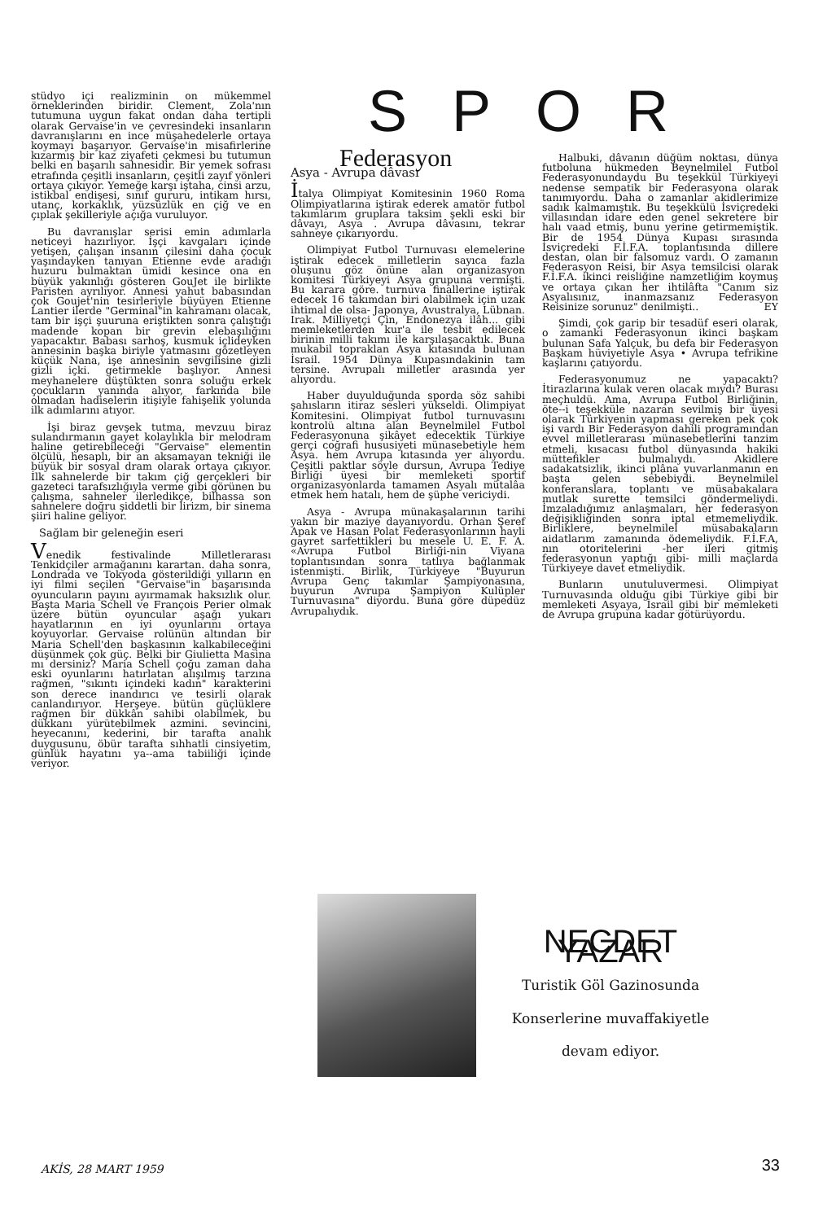stüdyo içi realizminin on mükemmel örneklerinden biridir. Clement, Zola'nın tutumuna uygun fakat ondan daha tertipli olarak Gervaise'in ve çevresindeki insanların davranışlarını en ince müşahedelerle ortaya koymayı başarıyor. Gervaise'in misafirlerine kızarmış bir kaz ziyafeti çekmesi bu tutumun belki en başarılı sahnesidir. Bir yemek sofrası etrafında çeşitli insanların, çeşitli zayıf yönleri ortaya çıkıyor. Yemeğe karşı iştaha, cinsi arzu, istikbal endişesi, sınıf gururu, intikam hırsı, utanç, korkaklık, yüzsüzlük en çiğ ve en çıplak şekilleriyle açığa vuruluyor.
Bu davranışlar serisi emin adımlarla neticeyi hazırlıyor. İşçi kavgaları içinde yetişen, çalışan insanın çilesini daha çocuk yaşındayken tanıyan Etienne evde aradığı huzuru bulmaktan ümidi kesince ona en büyük yakınlığı gösteren GouJet ile birlikte Paristen ayrılıyor. Annesi yahut babasından çok Goujet'nin tesirleriyle büyüyen Etienne Lantier ilerde "Germinal"in kahramanı olacak, tam bir işçi şuuruna eriştikten sonra çalıştığı madende kopan bir grevin elebaşılığını yapacaktır. Babası sarhoş, kusmuk içlideyken annesinin başka biriyle yatmasını gözetleyen küçük Nana, işe annesinin sevgilisine gizli gizli içki. getirmekle başlıyor. Annesi meyhanelere düştükten sonra soluğu erkek çocukların yanında alıyor, farkında bile olmadan hadiselerin itişiyle fahişelik yolunda ilk adımlarını atıyor.
İşi biraz gevşek tutma, mevzuu biraz sulandırmanın gayet kolaylıkla bir melodram haline getirebileceği "Gervaise" elementin ölçülü, hesaplı, bir an aksamayan tekniği ile büyük bir sosyal dram olarak ortaya çıkıyor. İlk sahnelerde bir takım çiğ gerçekleri bir gazeteci tarafsızlığıyla verme gibi görünen bu çalışma, sahneler ilerledikçe, bilhassa son sahnelere doğru şiddetli bir lirizm, bir sinema şiiri haline geliyor.
Sağlam bir geleneğin eseri
Venedik festivalinde Milletlerarası Tenkidçiler armağanını karartan. daha sonra, Londrada ve Tokyoda gösterildiği yılların en iyi filmi seçilen "Gervaise"in başarısında oyuncuların payını ayırmamak haksızlık olur. Başta Maria Schell ve François Perier olmak üzere bütün oyuncular aşağı yukarı hayatlarının en iyi oyunlarını ortaya koyuyorlar. Gervaise rolünün altından bir Maria Schell'den başkasının kalkabileceğini düşünmek çok güç. Belki bir Giulietta Masina mı dersiniz? Maria Schell çoğu zaman daha eski oyunlarını hatırlatan alışılmış tarzına rağmen, "sıkıntı içindeki kadın" karakterini son derece inandırıcı ve tesirli olarak canlandırıyor. Herşeye. bütün güçlüklere rağmen bir dükkân sahibi olabilmek, bu dükkanı yürütebilmek azmini. sevincini, heyecanını, kederini, bir tarafta analık duygusunu, öbür tarafta sıhhatli cinsiyetim, günlük hayatını ya--ama tabiiliği içinde veriyor.
SPOR
Federasyon
Asya - Avrupa dâvası
İtalya Olimpiyat Komitesinin 1960 Roma Olimpiyatlarına iştirak ederek amatör futbol takımlarım gruplara taksim şekli eski bir dâvayı, Asya . Avrupa dâvasını, tekrar sahneye çıkarıyordu.
Olimpiyat Futbol Turnuvası elemelerine iştirak edecek milletlerin sayıca fazla oluşunu göz önüne alan organizasyon komitesi Türkiyeyi Asya grupuna vermişti. Bu karara göre. turnuva finallerine iştirak edecek 16 takımdan biri olabilmek için uzak ihtimal de olsa- Japonya, Avustralya, Lübnan. Irak. Milliyetçi Çin, Endonezya ilâh... gibi memleketlerden kur'a ile tesbit edilecek birinin milli takımı ile karşılaşacaktık. Buna mukabil topraklan Asya kıtasında bulunan İsrail. 1954 Dünya Kupasındakinin tam tersine. Avrupalı milletler arasında yer alıyordu.
Haber duyulduğunda sporda söz sahibi şahısların itiraz sesleri yükseldi. Olimpiyat Komitesini. Olimpiyat futbol turnuvasını kontrolü altına alan Beynelmilel Futbol Federasyonuna şikâyet edecektik Türkiye gerçi coğrafi hususiyeti münasebetiyle hem Asya. hem Avrupa kıtasında yer alıyordu. Çeşitli paktlar söyle dursun, Avrupa Tediye Birliği üyesi bir memleketi sportif organizasyonlarda tamamen Asyalı mütalâa etmek hem hatalı, hem de şüphe vericiydi.
Asya - Avrupa münakaşalarının tarihi yakın bir maziye dayanıyordu. Orhan Şeref Apak ve Hasan Polat Federasyonlarının hayli gayret sarfettikleri bu mesele U. E. F. A. «Avrupa Futbol Birliği-nin Viyana toplantısından sonra tatlıya bağlanmak istenmişti. Birlik, Türkiyeye "Buyurun Avrupa Genç takımlar Şampiyonasına, buyurun Avrupa Şampiyon Kulüpler Turnuvasına" diyordu. Buna göre düpedüz Avrupalıydık.
Halbuki, dâvanın düğüm noktası, dünya futboluna hükmeden Beynelmilel Futbol Federasyonundaydu Bu teşekkül Türkiyeyi nedense sempatik bir Federasyona olarak tanımıyordu. Daha o zamanlar akidlerimize sadık kalmamıştık. Bu teşekkülü İsviçredeki villasından idare eden genel sekretere bir halı vaad etmiş, bunu yerine getirmemiştik. Bir de 1954 Dünya Kupası sırasında İsviçredeki F.İ.F.A. toplantısında dillere destan, olan bir falsomuz vardı. O zamanın Federasyon Reisi, bir Asya temsilcisi olarak F.İ.F.A. ikinci reisliğine namzetliğim koymuş ve ortaya çıkan her ihtilâfta "Canım siz Asyalısınız, inanmazsanız Federasyon Reisinize sorunuz" denilmişti.. EY
Şimdi, çok garip bir tesadüf eseri olarak, o zamanki Federasyonun ikinci başkam bulunan Safa Yalçuk, bu defa bir Federasyon Başkam hüviyetiyle Asya • Avrupa tefrikine kaşlarını çatıyordu.
Federasyonumuz ne yapacaktı? İtirazlarına kulak veren olacak mıydı? Burası meçhuldü. Ama, Avrupa Futbol Birliğinin, öte--i teşekküle nazaran sevilmiş bir üyesi olarak Türkiyenin yapması gereken pek çok işi vardı Bir Federasyon dahili programından evvel milletlerarası münasebetlerini tanzim etmeli, kısacası futbol dünyasında hakiki müttefikler bulmalıydı. Akidlere sadakatsizlik, ikinci plâna yuvarlanmanın en başta gelen sebebiydi. Beynelmilel konferanslara, toplantı ve müsabakalara mutlak surette temsilci göndermeliydi. İmzaladığımız anlaşmaları, her federasyon değişikliğinden sonra iptal etmemeliydik. Birliklere, beynelmilel müsabakaların aidatlarım zamanında ödemeliydik. F.İ.F.A, nın otoritelerini -her ileri gitmiş federasyonun yaptığı gibi- milli maçlarda Türkiyeye davet etmeliydik.
Bunların unutuluvermesi. Olimpiyat Turnuvasında olduğu gibi Türkiye gibi bir memleketi Asyaya, İsrail gibi bir memleketi de Avrupa grupuna kadar götürüyordu.
NECDET YAZAR
Turistik Göl Gazinosunda
Konserlerine muvaffakiyetle
devam ediyor.
AKİS, 28 MART 1959 33